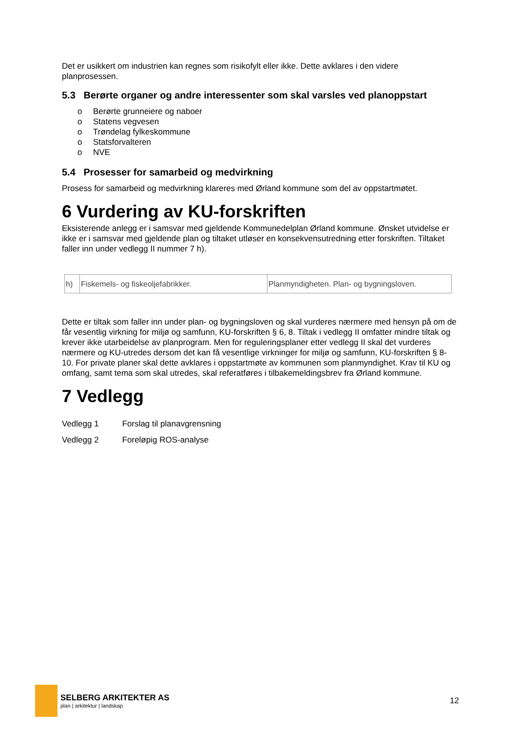Det er usikkert om industrien kan regnes som risikofylt eller ikke. Dette avklares i den videre planprosessen.
5.3 Berørte organer og andre interessenter som skal varsles ved planoppstart
o Berørte grunneiere og naboer
o Statens vegvesen
o Trøndelag fylkeskommune
o Statsforvalteren
o NVE
5.4 Prosesser for samarbeid og medvirkning
Prosess for samarbeid og medvirkning klareres med Ørland kommune som del av oppstartmøtet.
6 Vurdering av KU-forskriften
Eksisterende anlegg er i samsvar med gjeldende Kommunedelplan Ørland kommune. Ønsket utvidelse er ikke er i samsvar med gjeldende plan og tiltaket utløser en konsekvensutredning etter forskriften. Tiltaket faller inn under vedlegg II nummer 7 h).
| h) | Fiskemels- og fiskeoljefabrikker. | Planmyndigheten. Plan- og bygningsloven. |
Dette er tiltak som faller inn under plan- og bygningsloven og skal vurderes nærmere med hensyn på om de får vesentlig virkning for miljø og samfunn, KU-forskriften § 6, 8. Tiltak i vedlegg II omfatter mindre tiltak og krever ikke utarbeidelse av planprogram. Men for reguleringsplaner etter vedlegg II skal det vurderes nærmere og KU-utredes dersom det kan få vesentlige virkninger for miljø og samfunn, KU-forskriften § 8-10. For private planer skal dette avklares i oppstartmøte av kommunen som planmyndighet. Krav til KU og omfang, samt tema som skal utredes, skal referatføres i tilbakemeldingsbrev fra Ørland kommune.
7 Vedlegg
| Vedlegg 1 | Forslag til planavgrensning |
| Vedlegg 2 | Foreløpig ROS-analyse |
SELBERG ARKITEKTER AS
plan | arkitektur | landskap
12